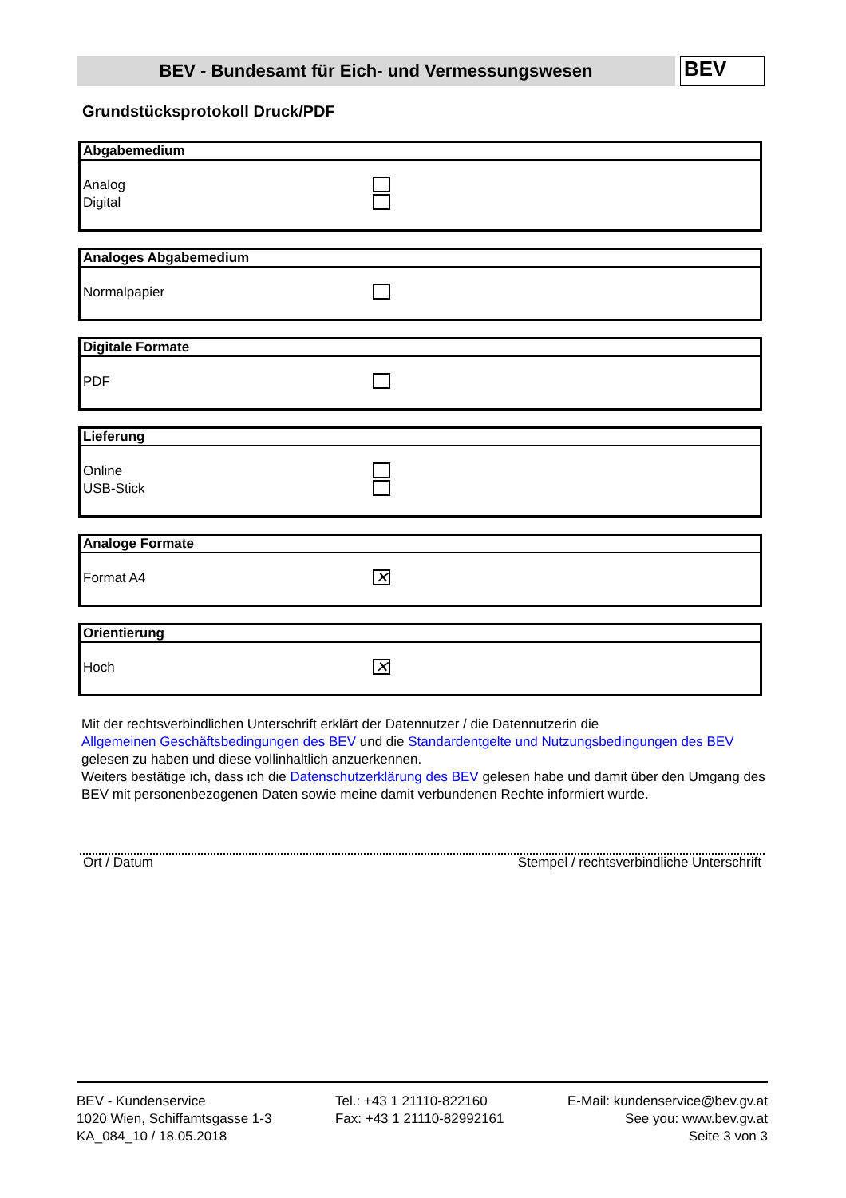BEV - Bundesamt für Eich- und Vermessungswesen
BEV
Grundstücksprotokoll Druck/PDF
Abgabemedium
Analog
Digital
Analoges Abgabemedium
Normalpapier
Digitale Formate
PDF
Lieferung
Online
USB-Stick
Analoge Formate
Format A4 ✕
Orientierung
Hoch ✕
Mit der rechtsverbindlichen Unterschrift erklärt der Datennutzer / die Datennutzerin die
Allgemeinen Geschäftsbedingungen des BEV und die Standardentgelte und Nutzungsbedingungen des BEV
gelesen zu haben und diese vollinhaltlich anzuerkennen.
Weiters bestätige ich, dass ich die Datenschutzerklärung des BEV gelesen habe und damit über den Umgang des BEV mit personenbezogenen Daten sowie meine damit verbundenen Rechte informiert wurde.
Ort / Datum Stempel / rechtsverbindliche Unterschrift
BEV - Kundenservice
1020 Wien, Schiffamtsgasse 1-3
KA_084_10 / 18.05.2018
Tel.: +43 1 21110-822160
Fax: +43 1 21110-82992161
E-Mail: kundenservice@bev.gv.at
See you: www.bev.gv.at
Seite 3 von 3